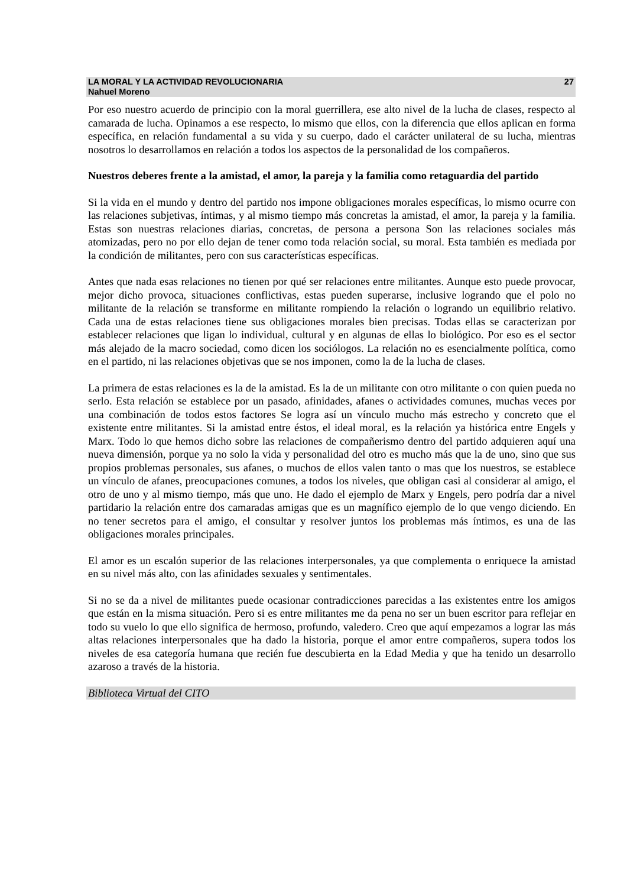LA MORAL Y LA ACTIVIDAD REVOLUCIONARIA
Nahuel Moreno
27
Por eso nuestro acuerdo de principio con la moral guerrillera, ese alto nivel de la lucha de clases, respecto al camarada de lucha. Opinamos a ese respecto, lo mismo que ellos, con la diferencia que ellos aplican en forma específica, en relación fundamental a su vida y su cuerpo, dado el carácter unilateral de su lucha, mientras nosotros lo desarrollamos en relación a todos los aspectos de la personalidad de los compañeros.
Nuestros deberes frente a la amistad, el amor, la pareja y la familia como retaguardia del partido
Si la vida en el mundo y dentro del partido nos impone obligaciones morales específicas, lo mismo ocurre con las relaciones subjetivas, íntimas, y al mismo tiempo más concretas la amistad, el amor, la pareja y la familia. Estas son nuestras relaciones diarias, concretas, de persona a persona Son las relaciones sociales más atomizadas, pero no por ello dejan de tener como toda relación social, su moral. Esta también es mediada por la condición de militantes, pero con sus características específicas.
Antes que nada esas relaciones no tienen por qué ser relaciones entre militantes. Aunque esto puede provocar, mejor dicho provoca, situaciones conflictivas, estas pueden superarse, inclusive logrando que el polo no militante de la relación se transforme en militante rompiendo la relación o logrando un equilibrio relativo. Cada una de estas relaciones tiene sus obligaciones morales bien precisas. Todas ellas se caracterizan por establecer relaciones que ligan lo individual, cultural y en algunas de ellas lo biológico. Por eso es el sector más alejado de la macro sociedad, como dicen los sociólogos. La relación no es esencialmente política, como en el partido, ni las relaciones objetivas que se nos imponen, como la de la lucha de clases.
La primera de estas relaciones es la de la amistad. Es la de un militante con otro militante o con quien pueda no serlo. Esta relación se establece por un pasado, afinidades, afanes o actividades comunes, muchas veces por una combinación de todos estos factores Se logra así un vínculo mucho más estrecho y concreto que el existente entre militantes. Si la amistad entre éstos, el ideal moral, es la relación ya histórica entre Engels y Marx. Todo lo que hemos dicho sobre las relaciones de compañerismo dentro del partido adquieren aquí una nueva dimensión, porque ya no solo la vida y personalidad del otro es mucho más que la de uno, sino que sus propios problemas personales, sus afanes, o muchos de ellos valen tanto o mas que los nuestros, se establece un vínculo de afanes, preocupaciones comunes, a todos los niveles, que obligan casi al considerar al amigo, el otro de uno y al mismo tiempo, más que uno. He dado el ejemplo de Marx y Engels, pero podría dar a nivel partidario la relación entre dos camaradas amigas que es un magnífico ejemplo de lo que vengo diciendo. En no tener secretos para el amigo, el consultar y resolver juntos los problemas más íntimos, es una de las obligaciones morales principales.
El amor es un escalón superior de las relaciones interpersonales, ya que complementa o enriquece la amistad en su nivel más alto, con las afinidades sexuales y sentimentales.
Si no se da a nivel de militantes puede ocasionar contradicciones parecidas a las existentes entre los amigos que están en la misma situación. Pero si es entre militantes me da pena no ser un buen escritor para reflejar en todo su vuelo lo que ello significa de hermoso, profundo, valedero. Creo que aquí empezamos a lograr las más altas relaciones interpersonales que ha dado la historia, porque el amor entre compañeros, supera todos los niveles de esa categoría humana que recién fue descubierta en la Edad Media y que ha tenido un desarrollo azaroso a través de la historia.
Biblioteca Virtual del CITO